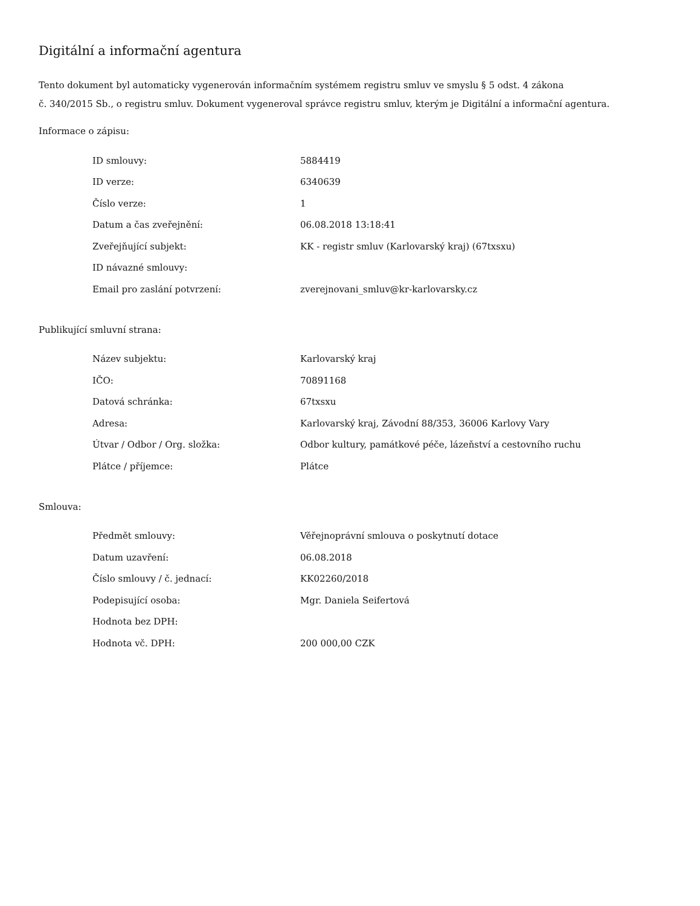Digitální a informační agentura
Tento dokument byl automaticky vygenerován informačním systémem registru smluv ve smyslu § 5 odst. 4 zákona
č. 340/2015 Sb., o registru smluv. Dokument vygeneroval správce registru smluv, kterým je Digitální a informační agentura.
Informace o zápisu:
| ID smlouvy: | 5884419 |
| ID verze: | 6340639 |
| Číslo verze: | 1 |
| Datum a čas zveřejnění: | 06.08.2018 13:18:41 |
| Zveřejňující subjekt: | KK - registr smluv (Karlovarský kraj) (67txsxu) |
| ID návazné smlouvy: | |
| Email pro zaslání potvrzení: | zverejnovani_smluv@kr-karlovarsky.cz |
Publikující smluvní strana:
| Název subjektu: | Karlovarský kraj |
| IČO: | 70891168 |
| Datová schránka: | 67txsxu |
| Adresa: | Karlovarský kraj, Závodní 88/353, 36006 Karlovy Vary |
| Útvar / Odbor / Org. složka: | Odbor kultury, památkové péče, lázeňství a cestovního ruchu |
| Plátce / příjemce: | Plátce |
Smlouva:
| Předmět smlouvy: | Věřejnoprávní smlouva o poskytnutí dotace |
| Datum uzavření: | 06.08.2018 |
| Číslo smlouvy / č. jednací: | KK02260/2018 |
| Podepisující osoba: | Mgr. Daniela Seifertová |
| Hodnota bez DPH: | |
| Hodnota vč. DPH: | 200 000,00 CZK |